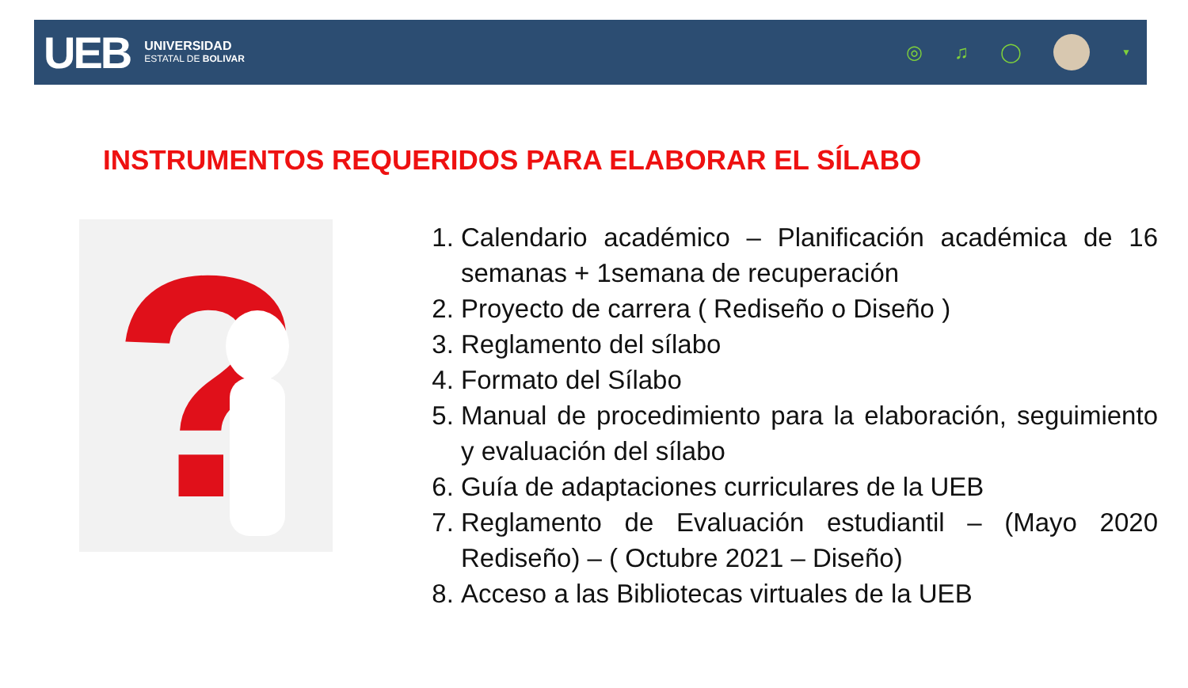UEB
UNIVERSIDAD
ESTATAL DE BOLIVAR
◎ ♫ ◯
▼
INSTRUMENTOS REQUERIDOS PARA ELABORAR EL SÍLABO
?
1. Calendario académico – Planificación académica de 16 semanas + 1semana de recuperación
2. Proyecto de carrera ( Rediseño o Diseño )
3. Reglamento del sílabo
4. Formato del Sílabo
5. Manual de procedimiento para la elaboración, seguimiento y evaluación del sílabo
6. Guía de adaptaciones curriculares de la UEB
7. Reglamento de Evaluación estudiantil – (Mayo 2020 Rediseño) – ( Octubre 2021 – Diseño)
8. Acceso a las Bibliotecas virtuales de la UEB